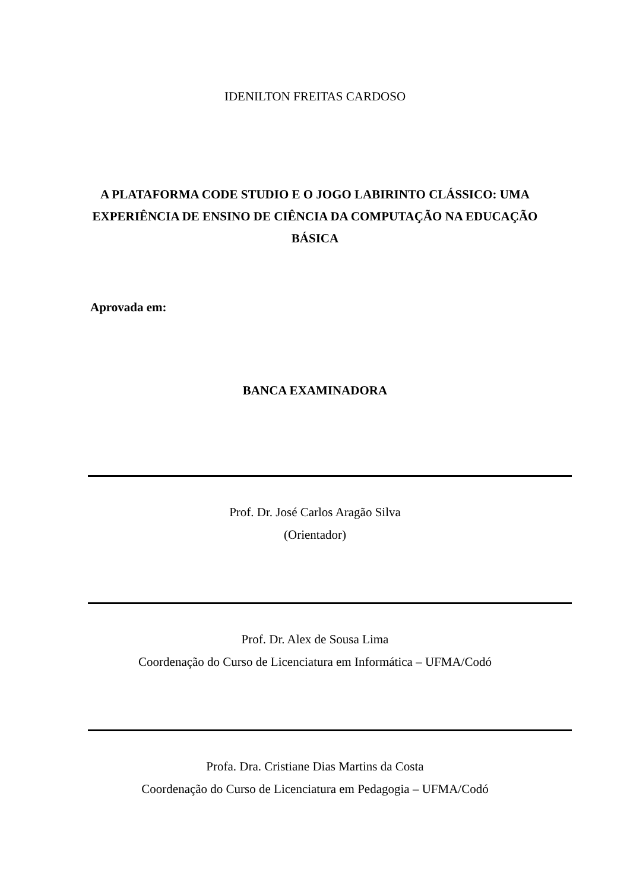IDENILTON FREITAS CARDOSO
A PLATAFORMA CODE STUDIO E O JOGO LABIRINTO CLÁSSICO: UMA EXPERIÊNCIA DE ENSINO DE CIÊNCIA DA COMPUTAÇÃO NA EDUCAÇÃO BÁSICA
Aprovada em:
BANCA EXAMINADORA
Prof. Dr. José Carlos Aragão Silva
(Orientador)
Prof. Dr. Alex de Sousa Lima
Coordenação do Curso de Licenciatura em Informática – UFMA/Codó
Profa. Dra. Cristiane Dias Martins da Costa
Coordenação do Curso de Licenciatura em Pedagogia – UFMA/Codó